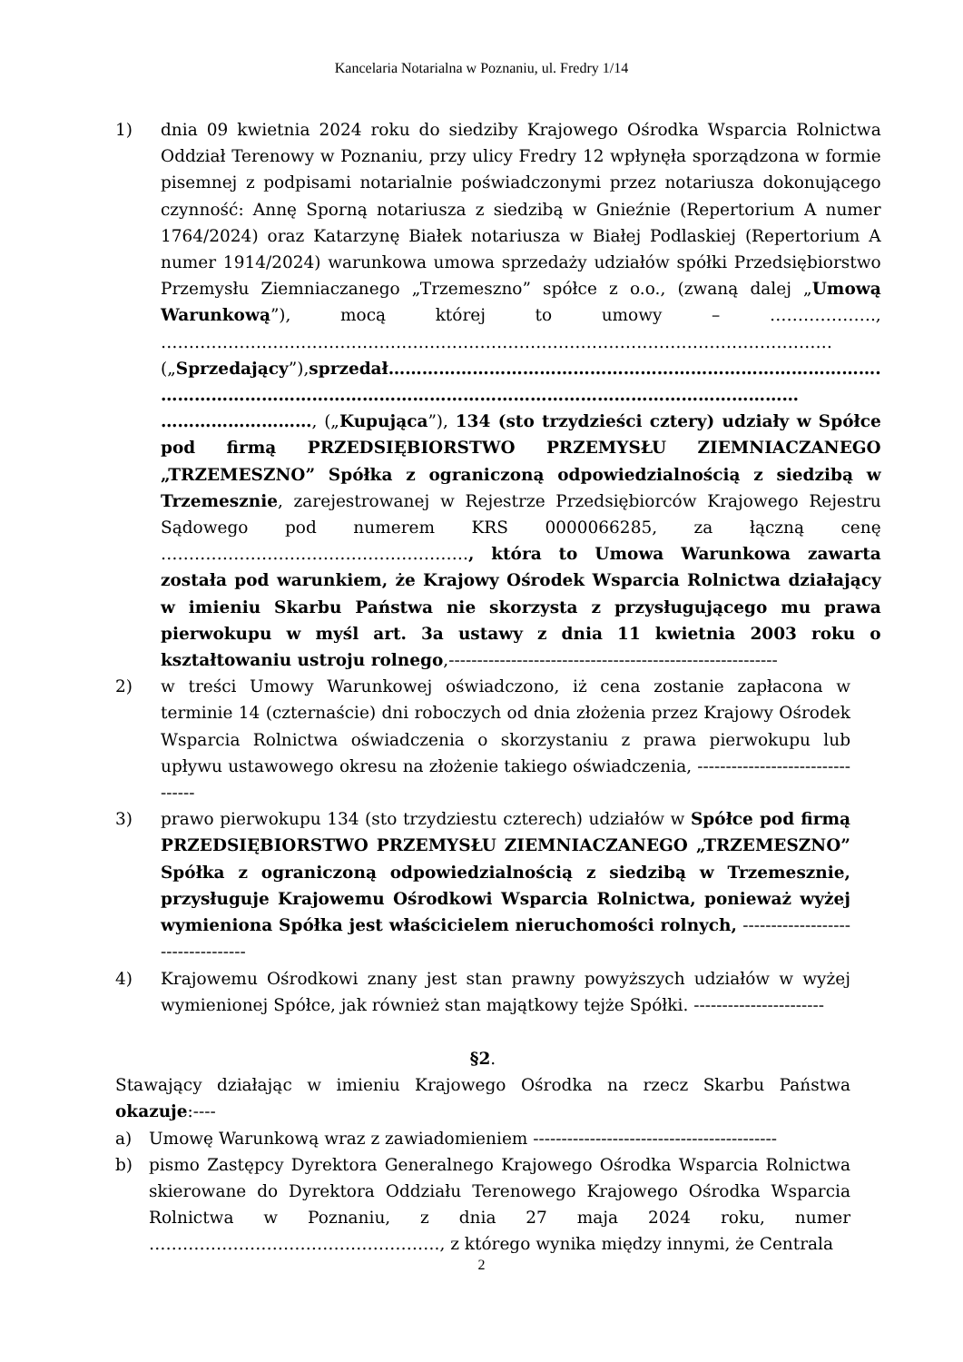Kancelaria Notarialna w Poznaniu, ul. Fredry 1/14
1) dnia 09 kwietnia 2024 roku do siedziby Krajowego Ośrodka Wsparcia Rolnictwa Oddział Terenowy w Poznaniu, przy ulicy Fredry 12 wpłynęła sporządzona w formie pisemnej z podpisami notarialnie poświadczonymi przez notariusza dokonującego czynność: Annę Sporną notariusza z siedzibą w Gnieźnie (Repertorium A numer 1764/2024) oraz Katarzynę Białek notariusza w Białej Podlaskiej (Repertorium A numer 1914/2024) warunkowa umowa sprzedaży udziałów spółki Przedsiębiorstwo Przemysłu Ziemniaczanego „Trzemeszno” spółce z o.o., (zwaną dalej „Umową Warunkową”), mocą której to umowy – ………………., …………………………………………………………………………………………………………
(„Sprzedający”),sprzedał……………………………………………………………………………. ……………………………………………………………………………………………………
………………………, („Kupująca”), 134 (sto trzydzieści cztery) udziały w Spółce pod firmą PRZEDSIĘBIORSTWO PRZEMYSŁU ZIEMNIACZANEGO „TRZEMESZNO” Spółka z ograniczoną odpowiedzialnością z siedzibą w Trzemesznie, zarejestrowanej w Rejestrze Przedsiębiorców Krajowego Rejestru Sądowego pod numerem KRS 0000066285, za łączną cenę ………………………………………………., która to Umowa Warunkowa zawarta została pod warunkiem, że Krajowy Ośrodek Wsparcia Rolnictwa działający w imieniu Skarbu Państwa nie skorzysta z przysługującego mu prawa pierwokupu w myśl art. 3a ustawy z dnia 11 kwietnia 2003 roku o kształtowaniu ustroju rolnego,----------------------------------------------------------
2) w treści Umowy Warunkowej oświadczono, iż cena zostanie zapłacona w terminie 14 (czternaście) dni roboczych od dnia złożenia przez Krajowy Ośrodek Wsparcia Rolnictwa oświadczenia o skorzystaniu z prawa pierwokupu lub upływu ustawowego okresu na złożenie takiego oświadczenia, ---------------------------------
3) prawo pierwokupu 134 (sto trzydziestu czterech) udziałów w Spółce pod firmą PRZEDSIĘBIORSTWO PRZEMYSŁU ZIEMNIACZANEGO „TRZEMESZNO” Spółka z ograniczoną odpowiedzialnością z siedzibą w Trzemesznie, przysługuje Krajowemu Ośrodkowi Wsparcia Rolnictwa, ponieważ wyżej wymieniona Spółka jest właścicielem nieruchomości rolnych, ----------------------------------
4) Krajowemu Ośrodkowi znany jest stan prawny powyższych udziałów w wyżej wymienionej Spółce, jak również stan majątkowy tejże Spółki. -----------------------
§2.
Stawający działając w imieniu Krajowego Ośrodka na rzecz Skarbu Państwa okazuje:----
a) Umowę Warunkową wraz z zawiadomieniem -------------------------------------------
b) pismo Zastępcy Dyrektora Generalnego Krajowego Ośrodka Wsparcia Rolnictwa skierowane do Dyrektora Oddziału Terenowego Krajowego Ośrodka Wsparcia Rolnictwa w Poznaniu, z dnia 27 maja 2024 roku, numer ……………………………………………., z którego wynika między innymi, że Centrala
2